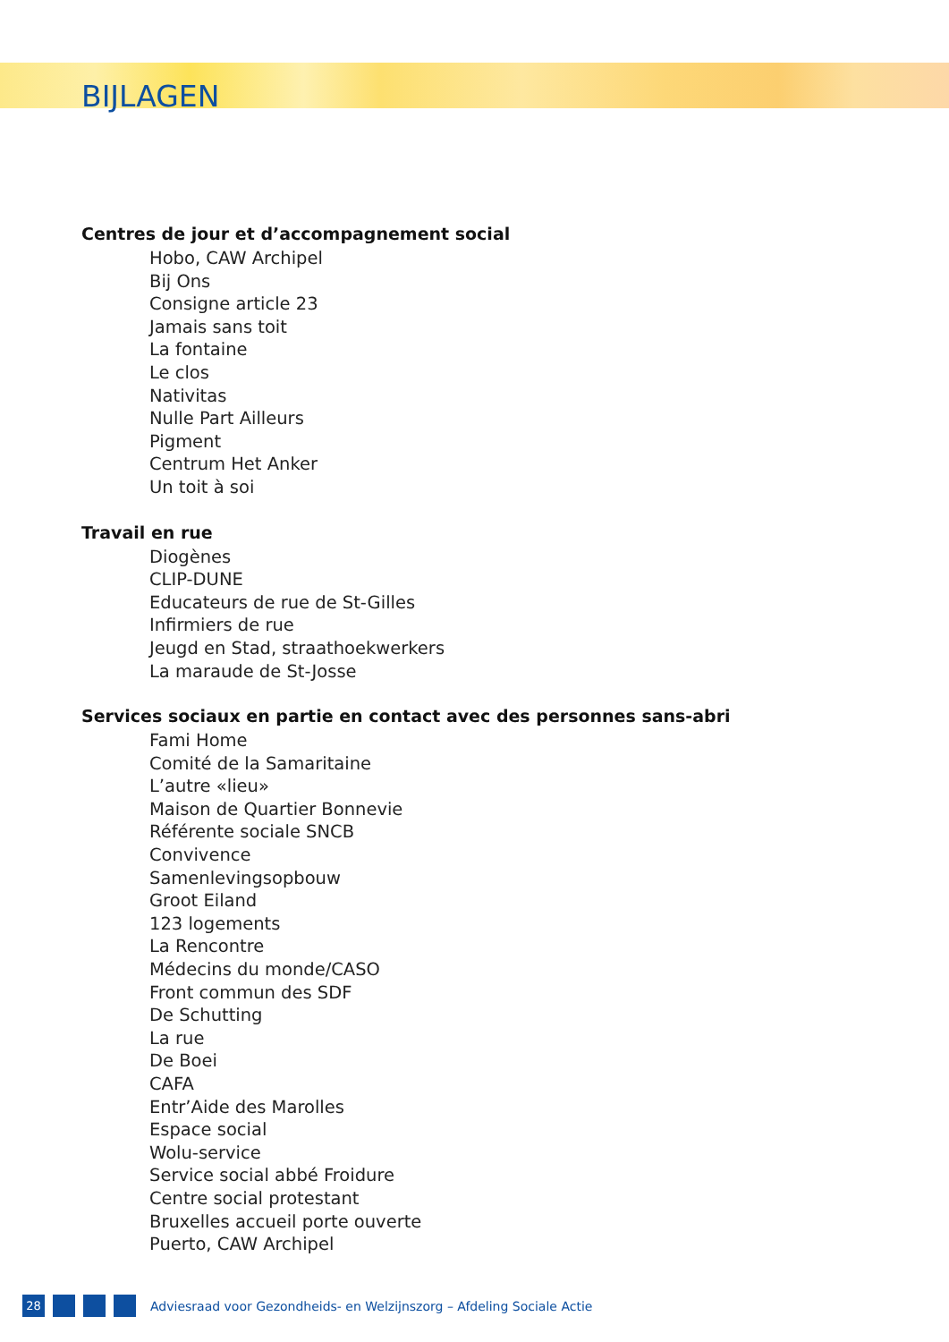BIJLAGEN
Centres de jour et d’accompagnement social
Hobo, CAW Archipel
Bij Ons
Consigne article 23
Jamais sans toit
La fontaine
Le clos
Nativitas
Nulle Part Ailleurs
Pigment
Centrum Het Anker
Un toit à soi
Travail en rue
Diogènes
CLIP-DUNE
Educateurs de rue de St-Gilles
Infirmiers de rue
Jeugd en Stad, straathoekwerkers
La maraude de St-Josse
Services sociaux en partie en contact avec des personnes sans-abri
Fami Home
Comité de la Samaritaine
L’autre «lieu»
Maison de Quartier Bonnevie
Référente sociale SNCB
Convivence
Samenlevingsopbouw
Groot Eiland
123 logements
La Rencontre
Médecins du monde/CASO
Front commun des SDF
De Schutting
La rue
De Boei
CAFA
Entr’Aide des Marolles
Espace social
Wolu-service
Service social abbé Froidure
Centre social protestant
Bruxelles accueil porte ouverte
Puerto, CAW Archipel
28
Adviesraad voor Gezondheids- en Welzijnszorg – Afdeling Sociale Actie